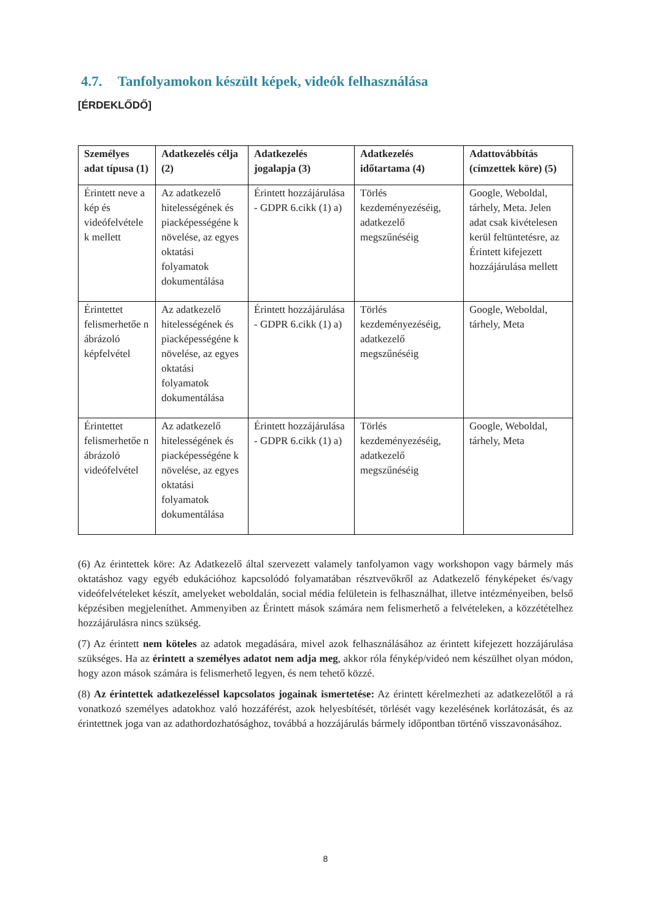4.7. Tanfolyamokon készült képek, videók felhasználása
[ÉRDEKLŐDŐ]
| Személyes adat típusa (1) | Adatkezelés célja (2) | Adatkezelés jogalapja (3) | Adatkezelés időtartama (4) | Adattovábbítás (címzettek köre) (5) |
| --- | --- | --- | --- | --- |
| Érintett neve a kép és videófelvétele k mellett | Az adatkezelő hitelességének és piacképességéne k növelése, az egyes oktatási folyamatok dokumentálása | Érintett hozzájárulása - GDPR 6.cikk (1) a) | Törlés kezdeményezéséig, adatkezelő megszűnéséig | Google, Weboldal, tárhely, Meta. Jelen adat csak kivételesen kerül feltüntetésre, az Érintett kifejezett hozzájárulása mellett |
| Érintettet felismerhetőe n ábrázoló képfelvétel | Az adatkezelő hitelességének és piacképességéne k növelése, az egyes oktatási folyamatok dokumentálása | Érintett hozzájárulása - GDPR 6.cikk (1) a) | Törlés kezdeményezéséig, adatkezelő megszűnéséig | Google, Weboldal, tárhely, Meta |
| Érintettet felismerhetőe n ábrázoló videófelvétel | Az adatkezelő hitelességének és piacképességéne k növelése, az egyes oktatási folyamatok dokumentálása | Érintett hozzájárulása - GDPR 6.cikk (1) a) | Törlés kezdeményezéséig, adatkezelő megszűnéséig | Google, Weboldal, tárhely, Meta |
(6) Az érintettek köre: Az Adatkezelő által szervezett valamely tanfolyamon vagy workshopon vagy bármely más oktatáshoz vagy egyéb edukációhoz kapcsolódó folyamatában résztvevőkről az Adatkezelő fényképeket és/vagy videófelvételeket készít, amelyeket weboldalán, social média felületein is felhasználhat, illetve intézményeiben, belső képzésiben megjeleníthet. Ammenyiben az Érintett mások számára nem felismerhető a felvételeken, a közzétételhez hozzájárulásra nincs szükség.
(7) Az érintett nem köteles az adatok megadására, mivel azok felhasználásához az érintett kifejezett hozzájárulása szükséges. Ha az érintett a személyes adatot nem adja meg, akkor róla fénykép/videó nem készülhet olyan módon, hogy azon mások számára is felismerhető legyen, és nem tehető közzé.
(8) Az érintettek adatkezeléssel kapcsolatos jogainak ismertetése: Az érintett kérelmezheti az adatkezelőtől a rá vonatkozó személyes adatokhoz való hozzáférést, azok helyesbítését, törlését vagy kezelésének korlátozását, és az érintettnek joga van az adathordozhatósághoz, továbbá a hozzájárulás bármely időpontban történő visszavonásához.
8